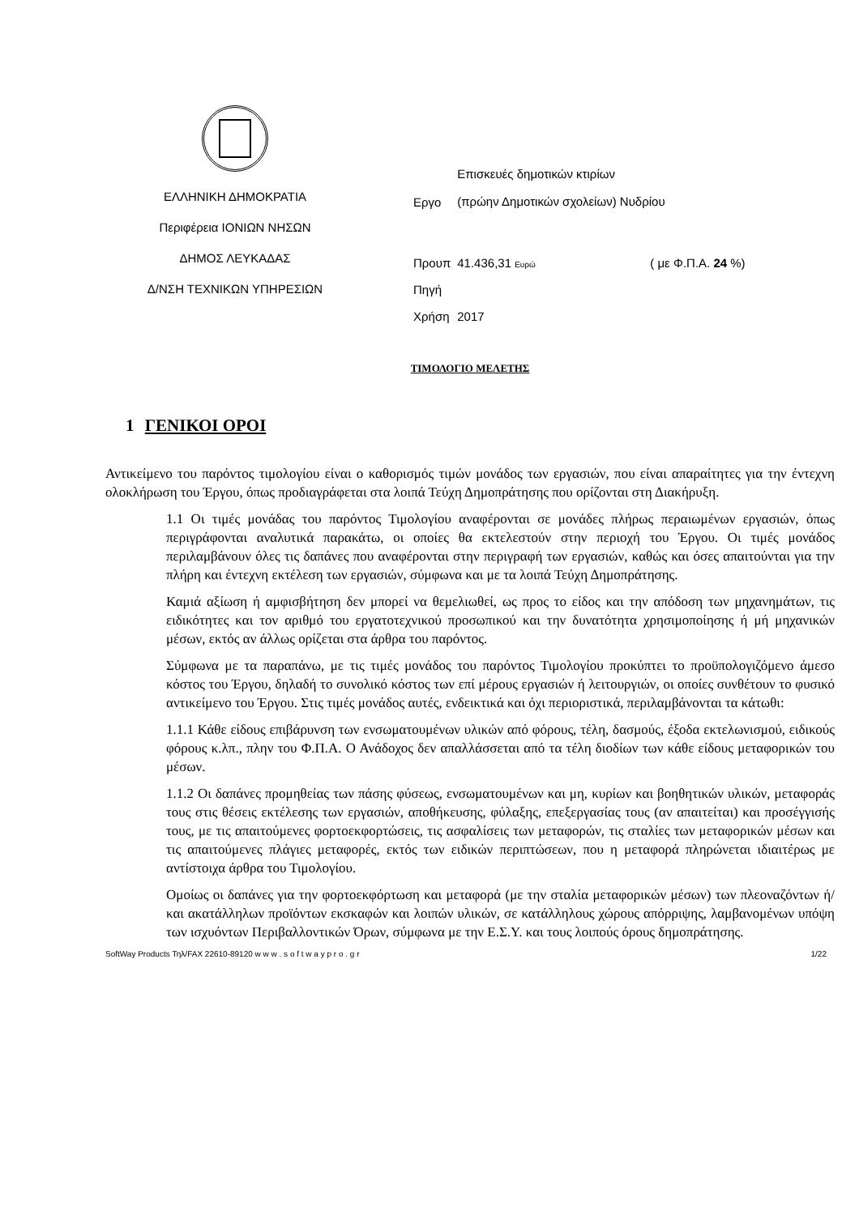ΕΛΛΗΝΙΚΗ ΔΗΜΟΚΡΑΤΙΑ
Περιφέρεια ΙΟΝΙΩΝ ΝΗΣΩΝ
ΔΗΜΟΣ ΛΕΥΚΑΔΑΣ
Δ/ΝΣΗ ΤΕΧΝΙΚΩΝ ΥΠΗΡΕΣΙΩΝ
| Εργο | Επισκευές δημοτικών κτιρίων (πρώην Δημοτικών σχολείων) Νυδρίου | |
| Προυπ | 41.436,31 Ευρώ | ( με Φ.Π.Α. 24 %) |
| Πηγή | | |
| Χρήση | 2017 | |
ΤΙΜΟΛΟΓΙΟ ΜΕΛΕΤΗΣ
1 ΓΕΝΙΚΟΙ ΟΡΟΙ
Αντικείμενο του παρόντος τιμολογίου είναι ο καθορισμός τιμών μονάδος των εργασιών, που είναι απαραίτητες για την έντεχνη ολοκλήρωση του Έργου, όπως προδιαγράφεται στα λοιπά Τεύχη Δημοπράτησης που ορίζονται στη Διακήρυξη.
1.1 Οι τιμές μονάδας του παρόντος Τιμολογίου αναφέρονται σε μονάδες πλήρως περαιωμένων εργασιών, όπως περιγράφονται αναλυτικά παρακάτω, οι οποίες θα εκτελεστούν στην περιοχή του Έργου. Οι τιμές μονάδος περιλαμβάνουν όλες τις δαπάνες που αναφέρονται στην περιγραφή των εργασιών, καθώς και όσες απαιτούνται για την πλήρη και έντεχνη εκτέλεση των εργασιών, σύμφωνα και με τα λοιπά Τεύχη Δημοπράτησης.
Καμιά αξίωση ή αμφισβήτηση δεν μπορεί να θεμελιωθεί, ως προς το είδος και την απόδοση των μηχανημάτων, τις ειδικότητες και τον αριθμό του εργατοτεχνικού προσωπικού και την δυνατότητα χρησιμοποίησης ή μή μηχανικών μέσων, εκτός αν άλλως ορίζεται στα άρθρα του παρόντος.
Σύμφωνα με τα παραπάνω, με τις τιμές μονάδος του παρόντος Τιμολογίου προκύπτει το προϋπολογιζόμενο άμεσο κόστος του Έργου, δηλαδή το συνολικό κόστος των επί μέρους εργασιών ή λειτουργιών, οι οποίες συνθέτουν το φυσικό αντικείμενο του Έργου. Στις τιμές μονάδος αυτές, ενδεικτικά και όχι περιοριστικά, περιλαμβάνονται τα κάτωθι:
1.1.1 Κάθε είδους επιβάρυνση των ενσωματουμένων υλικών από φόρους, τέλη, δασμούς, έξοδα εκτελωνισμού, ειδικούς φόρους κ.λπ., πλην του Φ.Π.Α. Ο Ανάδοχος δεν απαλλάσσεται από τα τέλη διοδίων των κάθε είδους μεταφορικών του μέσων.
1.1.2 Οι δαπάνες προμηθείας των πάσης φύσεως, ενσωματουμένων και μη, κυρίων και βοηθητικών υλικών, μεταφοράς τους στις θέσεις εκτέλεσης των εργασιών, αποθήκευσης, φύλαξης, επεξεργασίας τους (αν απαιτείται) και προσέγγισής τους, με τις απαιτούμενες φορτοεκφορτώσεις, τις ασφαλίσεις των μεταφορών, τις σταλίες των μεταφορικών μέσων και τις απαιτούμενες πλάγιες μεταφορές, εκτός των ειδικών περιπτώσεων, που η μεταφορά πληρώνεται ιδιαιτέρως με αντίστοιχα άρθρα του Τιμολογίου.
Ομοίως οι δαπάνες για την φορτοεκφόρτωση και μεταφορά (με την σταλία μεταφορικών μέσων) των πλεοναζόντων ή/και ακατάλληλων προϊόντων εκσκαφών και λοιπών υλικών, σε κατάλληλους χώρους απόρριψης, λαμβανομένων υπόψη των ισχυόντων Περιβαλλοντικών Όρων, σύμφωνα με την Ε.Σ.Υ. και τους λοιπούς όρους δημοπράτησης.
SoftWay Products Τηλ/FAX 22610-89120 w w w . s o f t w a y p r o . g r 1/22